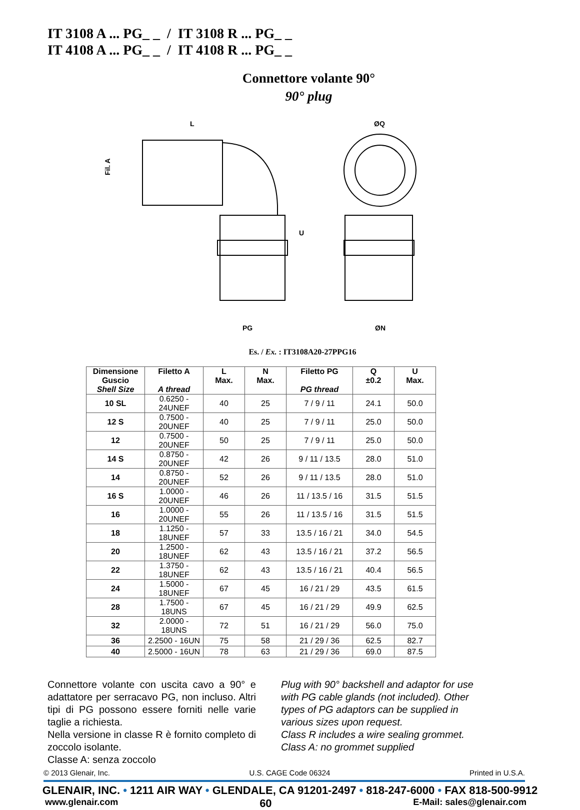IT 3108 A ... PG_ _ / IT 3108 R ... PG_ _
IT 4108 A ... PG_ _ / IT 4108 R ... PG_ _
Connettore volante 90°
90° plug
L
ØQ
Fil. A
U
PG
ØN
Es. / Ex. : IT3108A20-27PPG16
| Dimensione Guscio Shell Size | Filetto A A thread | L Max. | N Max. | Filetto PG PG thread | Q ±0.2 | U Max. |
| --- | --- | --- | --- | --- | --- | --- |
| 10 SL | 0.6250 - 24UNEF | 40 | 25 | 7 / 9 / 11 | 24.1 | 50.0 |
| 12 S | 0.7500 - 20UNEF | 40 | 25 | 7 / 9 / 11 | 25.0 | 50.0 |
| 12 | 0.7500 - 20UNEF | 50 | 25 | 7 / 9 / 11 | 25.0 | 50.0 |
| 14 S | 0.8750 - 20UNEF | 42 | 26 | 9 / 11 / 13.5 | 28.0 | 51.0 |
| 14 | 0.8750 - 20UNEF | 52 | 26 | 9 / 11 / 13.5 | 28.0 | 51.0 |
| 16 S | 1.0000 - 20UNEF | 46 | 26 | 11 / 13.5 / 16 | 31.5 | 51.5 |
| 16 | 1.0000 - 20UNEF | 55 | 26 | 11 / 13.5 / 16 | 31.5 | 51.5 |
| 18 | 1.1250 - 18UNEF | 57 | 33 | 13.5 / 16 / 21 | 34.0 | 54.5 |
| 20 | 1.2500 - 18UNEF | 62 | 43 | 13.5 / 16 / 21 | 37.2 | 56.5 |
| 22 | 1.3750 - 18UNEF | 62 | 43 | 13.5 / 16 / 21 | 40.4 | 56.5 |
| 24 | 1.5000 - 18UNEF | 67 | 45 | 16 / 21 / 29 | 43.5 | 61.5 |
| 28 | 1.7500 - 18UNS | 67 | 45 | 16 / 21 / 29 | 49.9 | 62.5 |
| 32 | 2.0000 - 18UNS | 72 | 51 | 16 / 21 / 29 | 56.0 | 75.0 |
| 36 | 2.2500 - 16UN | 75 | 58 | 21 / 29 / 36 | 62.5 | 82.7 |
| 40 | 2.5000 - 16UN | 78 | 63 | 21 / 29 / 36 | 69.0 | 87.5 |
Connettore volante con uscita cavo a 90° e adattatore per serracavo PG, non incluso. Altri tipi di PG possono essere forniti nelle varie taglie a richiesta.
Nella versione in classe R è fornito completo di zoccolo isolante.
Classe A: senza zoccolo
Plug with 90° backshell and adaptor for use with PG cable glands (not included). Other types of PG adaptors can be supplied in various sizes upon request.
Class R includes a wire sealing grommet.
Class A: no grommet supplied
© 2013 Glenair, Inc. U.S. CAGE Code 06324 Printed in U.S.A.
GLENAIR, INC. • 1211 AIR WAY • GLENDALE, CA 91201-2497 • 818-247-6000 • FAX 818-500-9912
www.glenair.com 60 E-Mail: sales@glenair.com